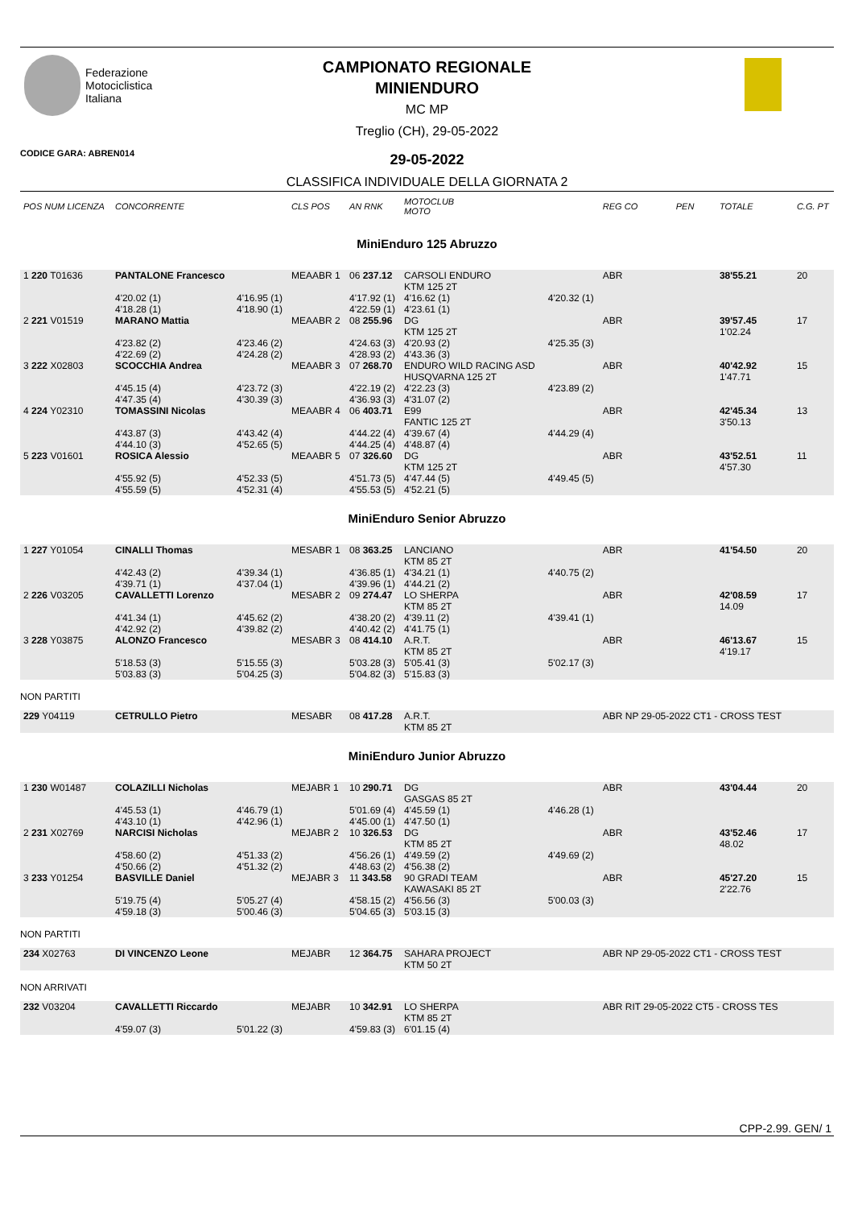Federazione
Motociclistica
Italiana
CAMPIONATO REGIONALE
MINIENDURO
MC MP
Treglio (CH), 29-05-2022
CODICE GARA: ABREN014
29-05-2022
CLASSIFICA INDIVIDUALE DELLA GIORNATA 2
| POS NUM LICENZA | CONCORRENTE | | CLS POS | AN RNK | MOTOCLUB MOTO | | REG CO | PEN | TOTALE | C.G. PT |
| --- | --- | --- | --- | --- | --- | --- | --- | --- | --- | --- |
| MiniEnduro 125 Abruzzo | | | | | | | | | | |
| 1 220 T01636 | PANTALONE Francesco | | MEAABR 1 | 06 237.12 | CARSOLI ENDURO KTM 125 2T | | ABR | | 38'55.21 | 20 |
| | 4'20.02 (1) 4'18.28 (1) | 4'16.95 (1) 4'18.90 (1) | | 4'17.92 (1) 4'22.59 (1) | 4'16.62 (1) 4'23.61 (1) | 4'20.32 (1) | | | | |
| 2 221 V01519 | MARANO Mattia | | MEAABR 2 | 08 255.96 | DG KTM 125 2T | | ABR | | 39'57.45 1'02.24 | 17 |
| | 4'23.82 (2) 4'22.69 (2) | 4'23.46 (2) 4'24.28 (2) | | 4'24.63 (3) 4'28.93 (2) | 4'20.93 (2) 4'43.36 (3) | 4'25.35 (3) | | | | |
| 3 222 X02803 | SCOCCHIA Andrea | | MEAABR 3 | 07 268.70 | ENDURO WILD RACING ASD HUSQVARNA 125 2T | | ABR | | 40'42.92 1'47.71 | 15 |
| | 4'45.15 (4) 4'47.35 (4) | 4'23.72 (3) 4'30.39 (3) | | 4'22.19 (2) 4'36.93 (3) | 4'22.23 (3) 4'31.07 (2) | 4'23.89 (2) | | | | |
| 4 224 Y02310 | TOMASSINI Nicolas | | MEAABR 4 | 06 403.71 | E99 FANTIC 125 2T | | ABR | | 42'45.34 3'50.13 | 13 |
| | 4'43.87 (3) 4'44.10 (3) | 4'43.42 (4) 4'52.65 (5) | | 4'44.22 (4) 4'44.25 (4) | 4'39.67 (4) 4'48.87 (4) | 4'44.29 (4) | | | | |
| 5 223 V01601 | ROSICA Alessio | | MEAABR 5 | 07 326.60 | DG KTM 125 2T | | ABR | | 43'52.51 4'57.30 | 11 |
| | 4'55.92 (5) 4'55.59 (5) | 4'52.33 (5) 4'52.31 (4) | | 4'51.73 (5) 4'55.53 (5) | 4'47.44 (5) 4'52.21 (5) | 4'49.45 (5) | | | | |
| MiniEnduro Senior Abruzzo | | | | | | | | | | |
| 1 227 Y01054 | CINALLI Thomas | | MESABR 1 | 08 363.25 | LANCIANO KTM 85 2T | | ABR | | 41'54.50 | 20 |
| | 4'42.43 (2) 4'39.71 (1) | 4'39.34 (1) 4'37.04 (1) | | 4'36.85 (1) 4'39.96 (1) | 4'34.21 (1) 4'44.21 (2) | 4'40.75 (2) | | | | |
| 2 226 V03205 | CAVALLETTI Lorenzo | | MESABR 2 | 09 274.47 | LO SHERPA KTM 85 2T | | ABR | | 42'08.59 14.09 | 17 |
| | 4'41.34 (1) 4'42.92 (2) | 4'45.62 (2) 4'39.82 (2) | | 4'38.20 (2) 4'40.42 (2) | 4'39.11 (2) 4'41.75 (1) | 4'39.41 (1) | | | | |
| 3 228 Y03875 | ALONZO Francesco | | MESABR 3 | 08 414.10 | A.R.T. KTM 85 2T | | ABR | | 46'13.67 4'19.17 | 15 |
| | 5'18.53 (3) 5'03.83 (3) | 5'15.55 (3) 5'04.25 (3) | | 5'03.28 (3) 5'04.82 (3) | 5'05.41 (3) 5'15.83 (3) | 5'02.17 (3) | | | | |
| NON PARTITI | | | | | | | | | | |
| 229 Y04119 | CETRULLO Pietro | | MESABR | 08 417.28 | A.R.T. KTM 85 2T | | ABR NP 29-05-2022 CT1 - CROSS TEST | | | |
| MiniEnduro Junior Abruzzo | | | | | | | | | | |
| 1 230 W01487 | COLAZILLI Nicholas | | MEJABR 1 | 10 290.71 | DG GASGAS 85 2T | | ABR | | 43'04.44 | 20 |
| | 4'45.53 (1) 4'43.10 (1) | 4'46.79 (1) 4'42.96 (1) | | 5'01.69 (4) 4'45.00 (1) | 4'45.59 (1) 4'47.50 (1) | 4'46.28 (1) | | | | |
| 2 231 X02769 | NARCISI Nicholas | | MEJABR 2 | 10 326.53 | DG KTM 85 2T | | ABR | | 43'52.46 48.02 | 17 |
| | 4'58.60 (2) 4'50.66 (2) | 4'51.33 (2) 4'51.32 (2) | | 4'56.26 (1) 4'48.63 (2) | 4'49.59 (2) 4'56.38 (2) | 4'49.69 (2) | | | | |
| 3 233 Y01254 | BASVILLE Daniel | | MEJABR 3 | 11 343.58 | 90 GRADI TEAM KAWASAKI 85 2T | | ABR | | 45'27.20 2'22.76 | 15 |
| | 5'19.75 (4) 4'59.18 (3) | 5'05.27 (4) 5'00.46 (3) | | 4'58.15 (2) 5'04.65 (3) | 4'56.56 (3) 5'03.15 (3) | 5'00.03 (3) | | | | |
| NON PARTITI | | | | | | | | | | |
| 234 X02763 | DI VINCENZO Leone | | MEJABR | 12 364.75 | SAHARA PROJECT KTM 50 2T | | ABR NP 29-05-2022 CT1 - CROSS TEST | | | |
| NON ARRIVATI | | | | | | | | | | |
| 232 V03204 | CAVALLETTI Riccardo | | MEJABR | 10 342.91 | LO SHERPA KTM 85 2T | | ABR RIT 29-05-2022 CT5 - CROSS TES | | | |
| | 4'59.07 (3) | 5'01.22 (3) | | 4'59.83 (3) | 6'01.15 (4) | | | | | |
CPP-2.99. GEN/ 1